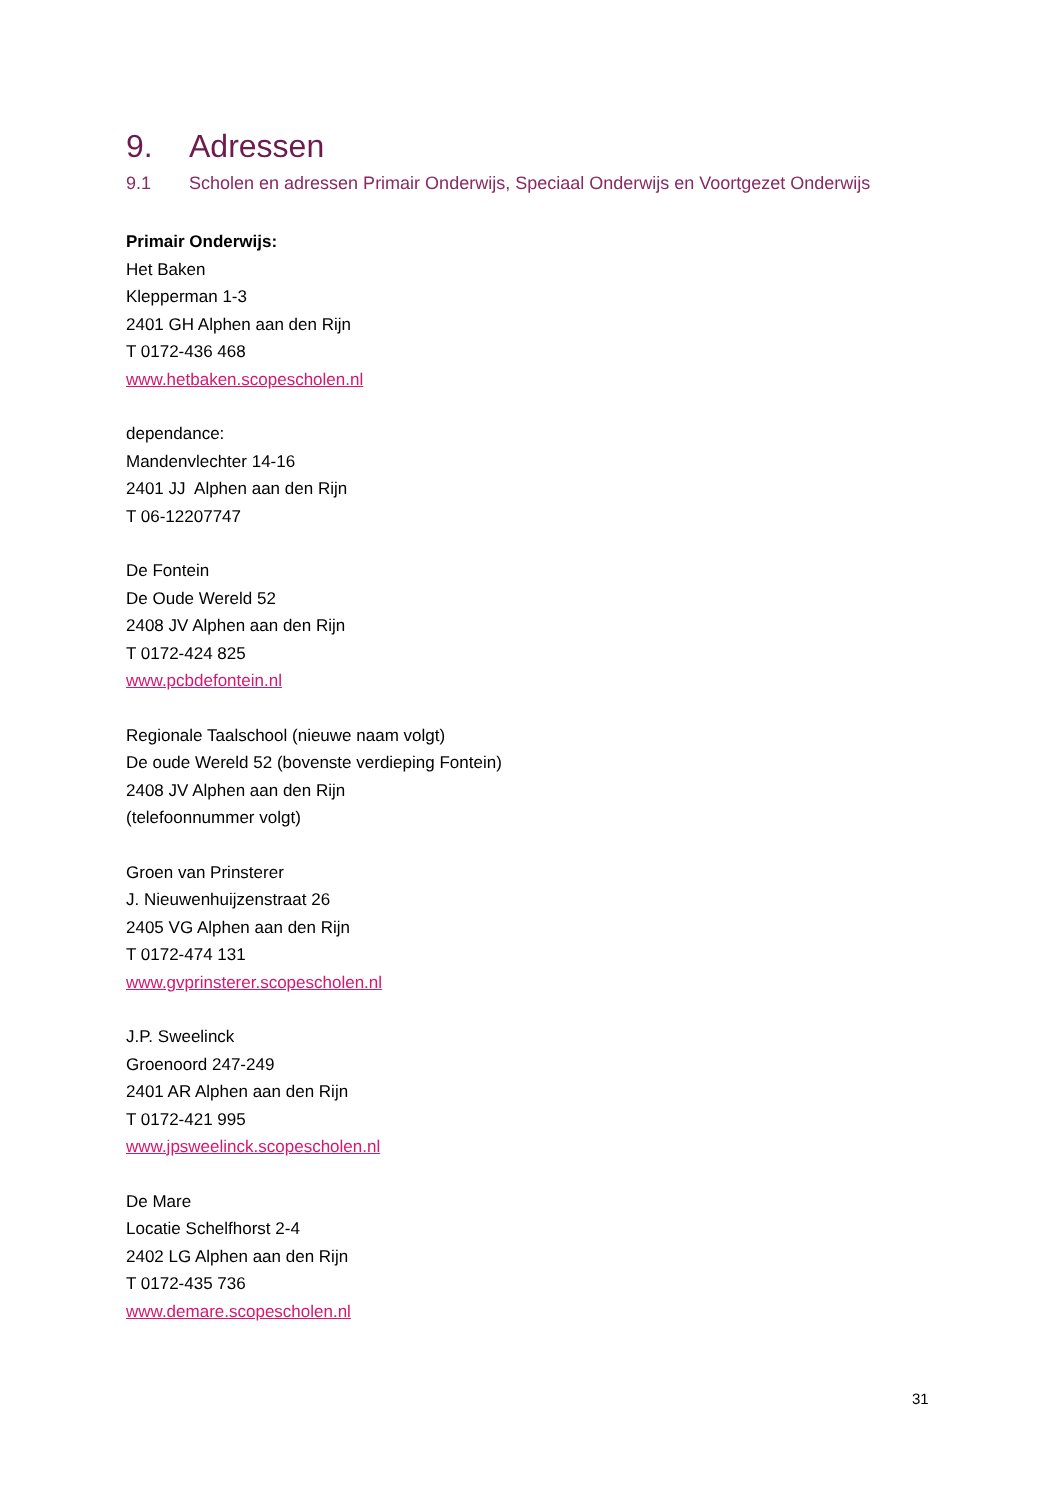9. Adressen
9.1 Scholen en adressen Primair Onderwijs, Speciaal Onderwijs en Voortgezet Onderwijs
Primair Onderwijs:
Het Baken
Klepperman 1-3
2401 GH Alphen aan den Rijn
T 0172-436 468
www.hetbaken.scopescholen.nl
dependance:
Mandenvlechter 14-16
2401 JJ Alphen aan den Rijn
T 06-12207747
De Fontein
De Oude Wereld 52
2408 JV Alphen aan den Rijn
T 0172-424 825
www.pcbdefontein.nl
Regionale Taalschool (nieuwe naam volgt)
De oude Wereld 52 (bovenste verdieping Fontein)
2408 JV Alphen aan den Rijn
(telefoonnummer volgt)
Groen van Prinsterer
J. Nieuwenhuijzenstraat 26
2405 VG Alphen aan den Rijn
T 0172-474 131
www.gvprinsterer.scopescholen.nl
J.P. Sweelinck
Groenoord 247-249
2401 AR Alphen aan den Rijn
T 0172-421 995
www.jpsweelinck.scopescholen.nl
De Mare
Locatie Schelfhorst 2-4
2402 LG Alphen aan den Rijn
T 0172-435 736
www.demare.scopescholen.nl
31